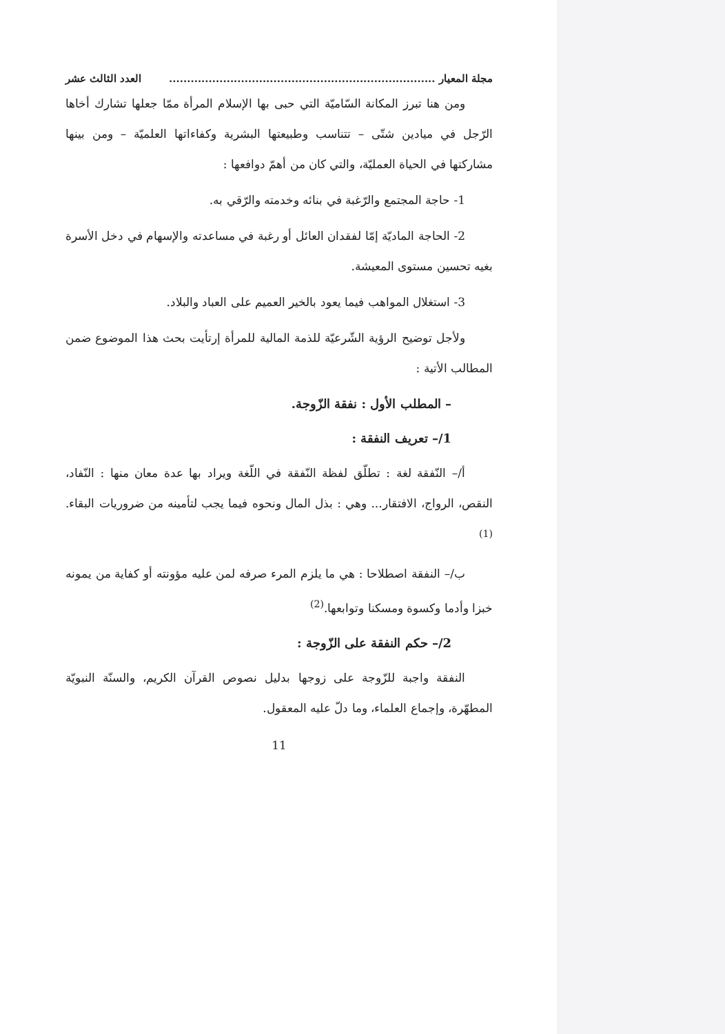مجلة المعيار .......................................................................... العدد الثالث عشر
ومن هنا تبرز المكانة السّاميّة التي حبى بها الإسلام المرأة ممّا جعلها تشارك أخاها الرّجل في ميادين شتّى – تتناسب وطبيعتها البشرية وكفاءاتها العلميّة – ومن بينها مشاركتها في الحياة العمليّة، والتي كان من أهمّ دوافعها :
1- حاجة المجتمع والرّغبة في بنائه وخدمته والرّقي به.
2- الحاجة الماديّة إمّا لفقدان العائل أو رغبة في مساعدته والإسهام في دخل الأسرة بغيه تحسين مستوى المعيشة.
3- استغلال المواهب فيما يعود بالخير العميم على العباد والبلاد.
ولأجل توضيح الرؤية الشّرعيّة للذمة المالية للمرأة إرتأيت بحث هذا الموضوع ضمن المطالب الأتية :
– المطلب الأول : نفقة الزّوجة.
1/– تعريف النفقة :
أ/– النّفقة لغة : تطلّق لفظة النّفقة في اللّغة ويراد بها عدة معان منها : النّفاد، النقص، الرواج، الافتقار... وهي : بذل المال ونحوه فيما يجب لتأمينه من ضروريات البقاء.<sup>(1)</sup>
ب/– النفقة اصطلاحا : هي ما يلزم المرء صرفه لمن عليه مؤونته أو كفاية من يمونه خبزا وأدما وكسوة ومسكنا وتوابعها.<sup>(2)</sup>
2/– حكم النفقة على الزّوجة :
النفقة واجبة للزّوجة على زوجها بدليل نصوص القرآن الكريم، والسنّة النبويّة المطهّرة، وإجماع العلماء، وما دلّ عليه المعقول.
11